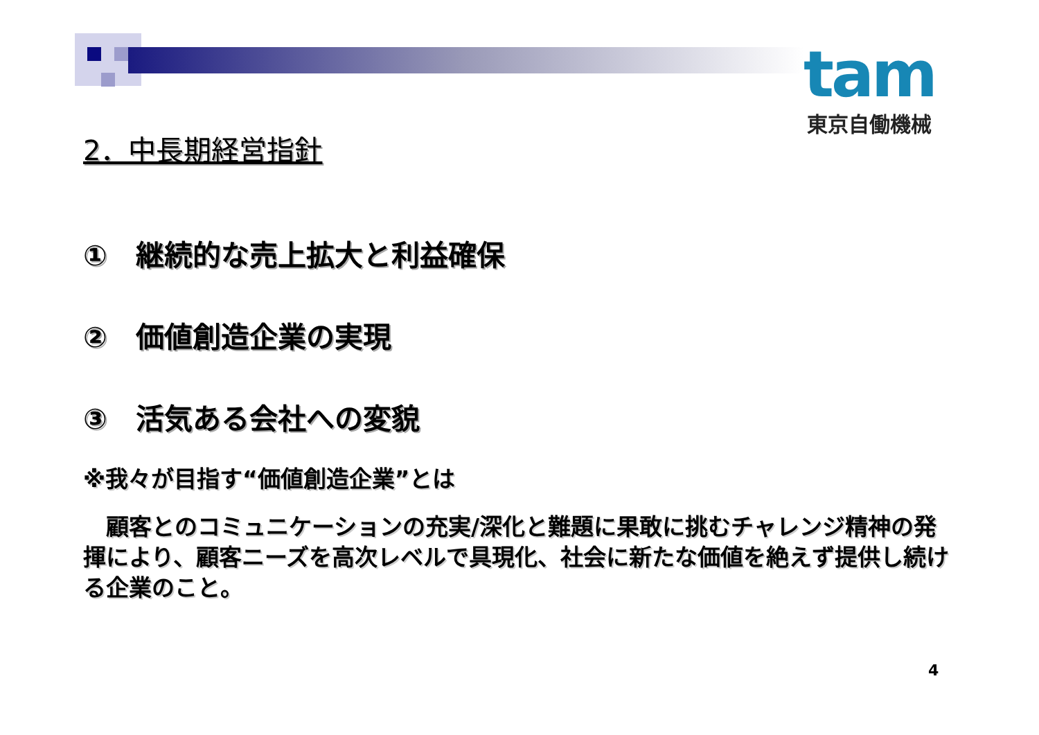tam
東京自働機械
2．中長期経営指針
①　継続的な売上拡大と利益確保
②　価値創造企業の実現
③　活気ある会社への変貌
※我々が目指す“価値創造企業”とは
　顧客とのコミュニケーションの充実/深化と難題に果敢に挑むチャレンジ精神の発揮により、顧客ニーズを高次レベルで具現化、社会に新たな価値を絶えず提供し続ける企業のこと。
4